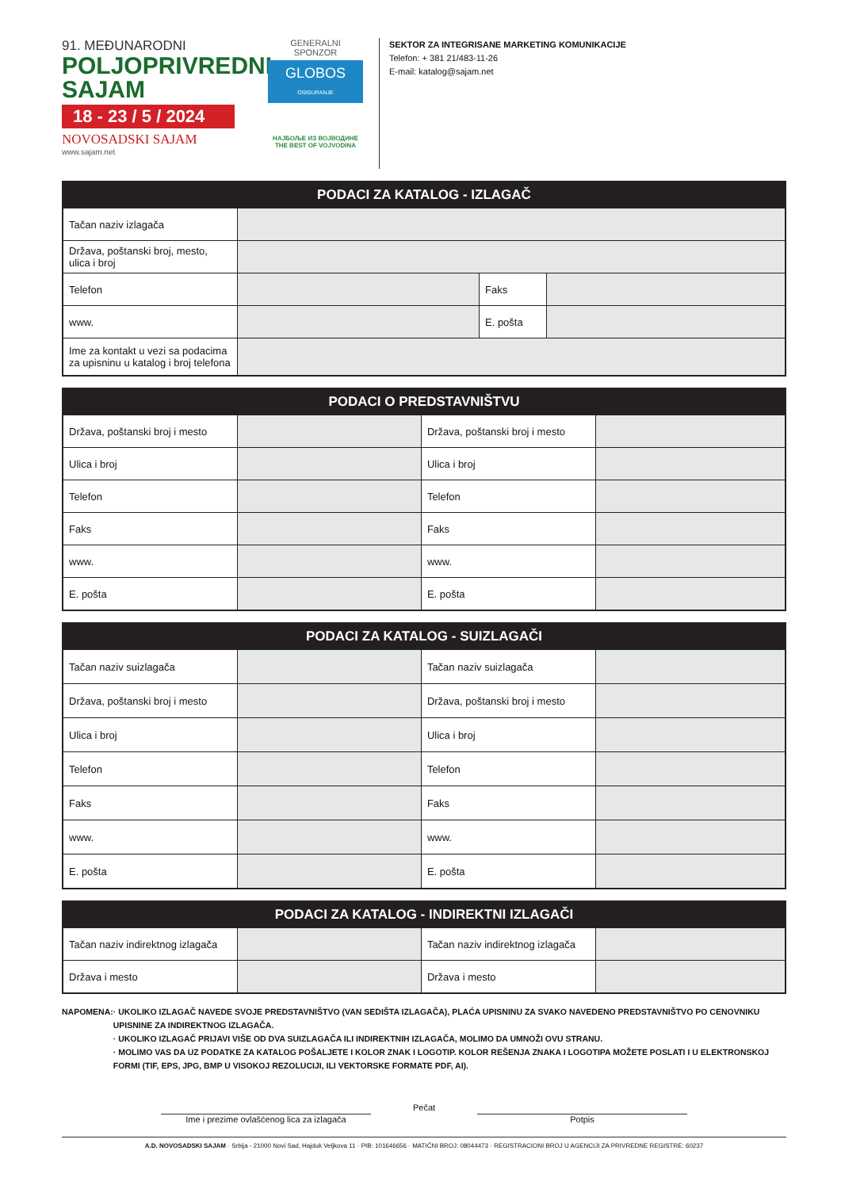91. MEĐUNARODNI
POLJOPRIVREDNI
SAJAM
18 - 23 / 5 / 2024
NOVOSADSKI SAJAM
www.sajam.net
GENERALNI SPONZOR
GLOBOS
OSIGURANJE
НАЈБОЉЕ ИЗ ВОЈВОДИНЕ
THE BEST OF VOJVODINA
SEKTOR ZA INTEGRISANE MARKETING KOMUNIKACIJE
Telefon: + 381 21/483-11-26
E-mail: katalog@sajam.net
| PODACI ZA KATALOG - IZLAGAČ | | | |
| --- | --- | --- | --- |
| Tačan naziv izlagača | | | |
| Država, poštanski broj, mesto, ulica i broj | | | |
| Telefon | | Faks | |
| www. | | E. pošta | |
| Ime za kontakt u vezi sa podacima za upisninu u katalog i broj telefona | | | |
| PODACI O PREDSTAVNIŠTVU | | | |
| --- | --- | --- | --- |
| Država, poštanski broj i mesto | | Država, poštanski broj i mesto | |
| Ulica i broj | | Ulica i broj | |
| Telefon | | Telefon | |
| Faks | | Faks | |
| www. | | www. | |
| E. pošta | | E. pošta | |
| PODACI ZA KATALOG - SUIZLAGAČI | | | |
| --- | --- | --- | --- |
| Tačan naziv suizlagača | | Tačan naziv suizlagača | |
| Država, poštanski broj i mesto | | Država, poštanski broj i mesto | |
| Ulica i broj | | Ulica i broj | |
| Telefon | | Telefon | |
| Faks | | Faks | |
| www. | | www. | |
| E. pošta | | E. pošta | |
| PODACI ZA KATALOG - INDIREKTNI IZLAGAČI | | | |
| --- | --- | --- | --- |
| Tačan naziv indirektnog izlagača | | Tačan naziv indirektnog izlagača | |
| Država i mesto | | Država i mesto | |
NAPOMENA: · UKOLIKO IZLAGAČ NAVEDE SVOJE PREDSTAVNIŠTVO (VAN SEDIŠTA IZLAGAČA), PLAĆA UPISNINU ZA SVAKO NAVEDENO PREDSTAVNIŠTVO PO CENOVNIKU UPISNINE ZA INDIREKTNOG IZLAGAČA.
· UKOLIKO IZLAGAČ PRIJAVI VIŠE OD DVA SUIZLAGAČA ILI INDIREKTNIH IZLAGAČA, MOLIMO DA UMNOŽI OVU STRANU.
· MOLIMO VAS DA UZ PODATKE ZA KATALOG POŠALJETE I KOLOR ZNAK I LOGOTIP. KOLOR REŠENJA ZNAKA I LOGOTIPA MOŽETE POSLATI I U ELEKTRONSKOJ FORMI (TIF, EPS, JPG, BMP U VISOKOJ REZOLUCIJI, ILI VEKTORSKE FORMATE PDF, AI).
Ime i prezime ovlašćenog lica za izlagača
Pečat
Potpis
A.D. NOVOSADSKI SAJAM · Srbija - 21000 Novi Sad, Hajduk Veljkova 11 · PIB: 101646656 · MATIČNI BROJ: 08044473 · REGISTRACIONI BROJ U AGENCIJI ZA PRIVREDNE REGISTRE: 60237